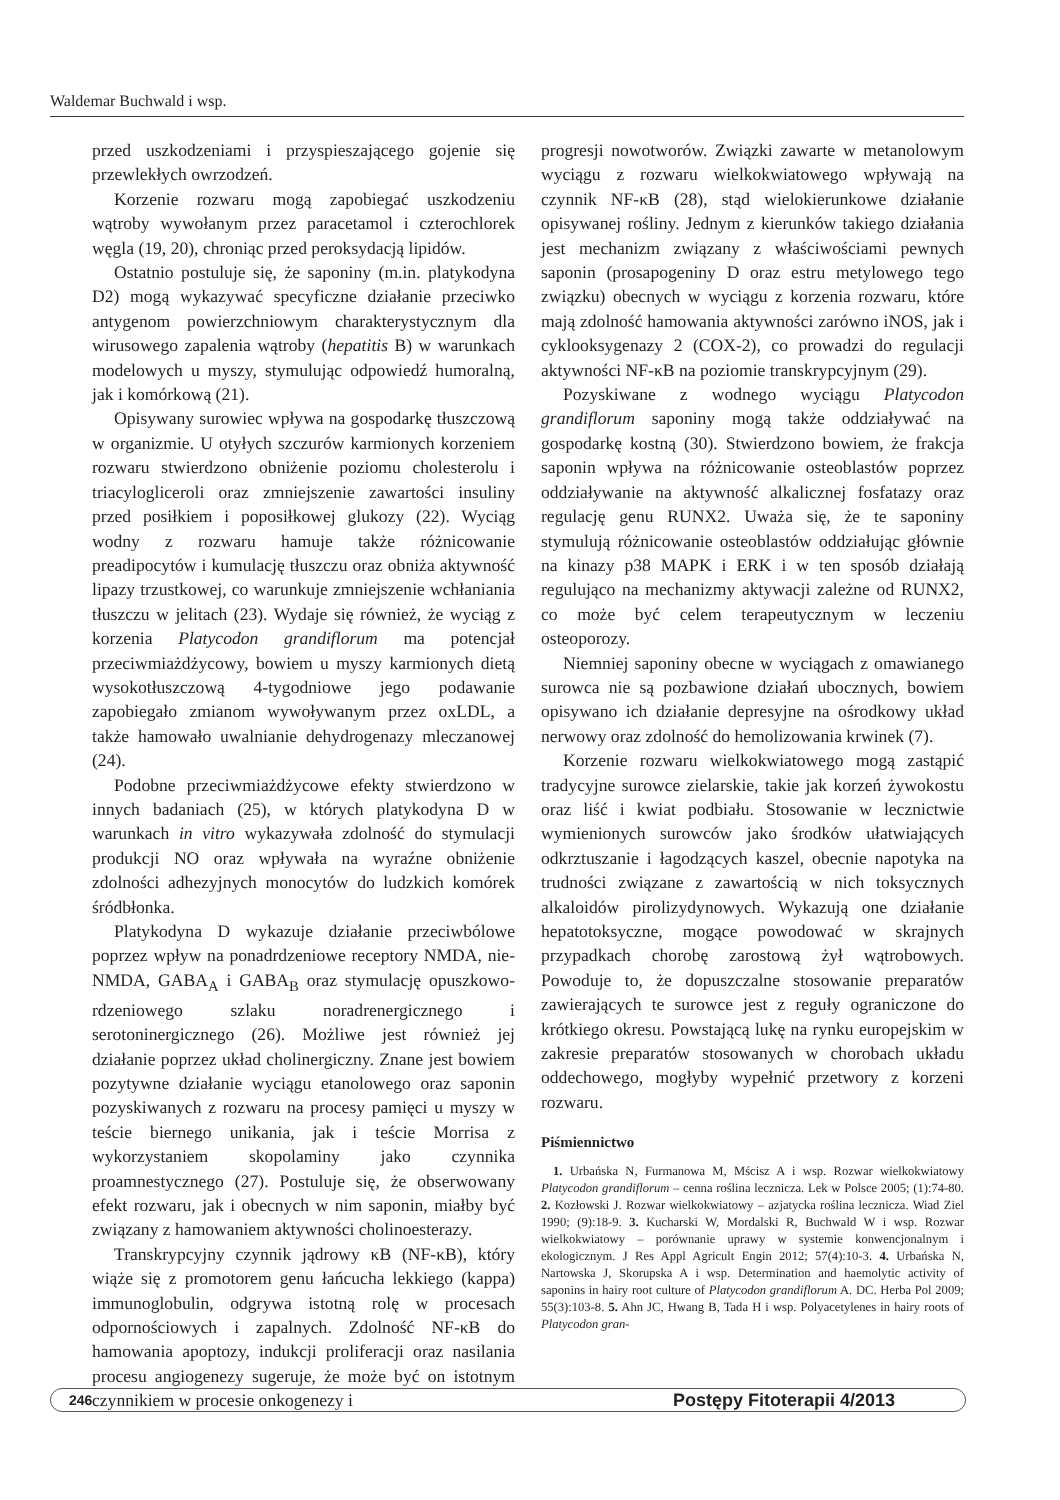Waldemar Buchwald i wsp.
przed uszkodzeniami i przyspieszającego gojenie się przewlekłych owrzodzeń.
Korzenie rozwaru mogą zapobiegać uszkodzeniu wątroby wywołanym przez paracetamol i czterochlorek węgla (19, 20), chroniąc przed peroksydacją lipidów.
Ostatnio postuluje się, że saponiny (m.in. platykodyna D2) mogą wykazywać specyficzne działanie przeciwko antygenom powierzchniowym charakterystycznym dla wirusowego zapalenia wątroby (hepatitis B) w warunkach modelowych u myszy, stymulując odpowiedź humoralną, jak i komórkową (21).
Opisywany surowiec wpływa na gospodarkę tłuszczową w organizmie. U otyłych szczurów karmionych korzeniem rozwaru stwierdzono obniżenie poziomu cholesterolu i triacylogliceroli oraz zmniejszenie zawartości insuliny przed posiłkiem i poposiłkowej glukozy (22). Wyciąg wodny z rozwaru hamuje także różnicowanie preadipocytów i kumulację tłuszczu oraz obniża aktywność lipazy trzustkowej, co warunkuje zmniejszenie wchłaniania tłuszczu w jelitach (23). Wydaje się również, że wyciąg z korzenia Platycodon grandiflorum ma potencjał przeciwmiażdżycowy, bowiem u myszy karmionych dietą wysokotłuszczową 4-tygodniowe jego podawanie zapobiegało zmianom wywoływanym przez oxLDL, a także hamowało uwalnianie dehydrogenazy mleczanowej (24).
Podobne przeciwmiażdżycowe efekty stwierdzono w innych badaniach (25), w których platykodyna D w warunkach in vitro wykazywała zdolność do stymulacji produkcji NO oraz wpływała na wyraźne obniżenie zdolności adhezyjnych monocytów do ludzkich komórek śródbłonka.
Platykodyna D wykazuje działanie przeciwbólowe poprzez wpływ na ponadrdzeniowe receptory NMDA, nie-NMDA, GABA<sub>A</sub> i GABA<sub>B</sub> oraz stymulację opuszkowo-rdzeniowego szlaku noradrenergicznego i serotoninergicznego (26). Możliwe jest również jej działanie poprzez układ cholinergiczny. Znane jest bowiem pozytywne działanie wyciągu etanolowego oraz saponin pozyskiwanych z rozwaru na procesy pamięci u myszy w teście biernego unikania, jak i teście Morrisa z wykorzystaniem skopolaminy jako czynnika proamnestycznego (27). Postuluje się, że obserwowany efekt rozwaru, jak i obecnych w nim saponin, miałby być związany z hamowaniem aktywności cholinoesterazy.
Transkrypcyjny czynnik jądrowy κB (NF-κB), który wiąże się z promotorem genu łańcucha lekkiego (kappa) immunoglobulin, odgrywa istotną rolę w procesach odpornościowych i zapalnych. Zdolność NF-κB do hamowania apoptozy, indukcji proliferacji oraz nasilania procesu angiogenezy sugeruje, że może być on istotnym czynnikiem w procesie onkogenezy i
progresji nowotworów. Związki zawarte w metanolowym wyciągu z rozwaru wielkokwiatowego wpływają na czynnik NF-κB (28), stąd wielokierunkowe działanie opisywanej rośliny. Jednym z kierunków takiego działania jest mechanizm związany z właściwościami pewnych saponin (prosapogeniny D oraz estru metylowego tego związku) obecnych w wyciągu z korzenia rozwaru, które mają zdolność hamowania aktywności zarówno iNOS, jak i cyklooksygenazy 2 (COX-2), co prowadzi do regulacji aktywności NF-κB na poziomie transkrypcyjnym (29).
Pozyskiwane z wodnego wyciągu Platycodon grandiflorum saponiny mogą także oddziaływać na gospodarkę kostną (30). Stwierdzono bowiem, że frakcja saponin wpływa na różnicowanie osteoblastów poprzez oddziaływanie na aktywność alkalicznej fosfatazy oraz regulację genu RUNX2. Uważa się, że te saponiny stymulują różnicowanie osteoblastów oddziałując głównie na kinazy p38 MAPK i ERK i w ten sposób działają regulująco na mechanizmy aktywacji zależne od RUNX2, co może być celem terapeutycznym w leczeniu osteoporozy.
Niemniej saponiny obecne w wyciągach z omawianego surowca nie są pozbawione działań ubocznych, bowiem opisywano ich działanie depresyjne na ośrodkowy układ nerwowy oraz zdolność do hemolizowania krwinek (7).
Korzenie rozwaru wielkokwiatowego mogą zastąpić tradycyjne surowce zielarskie, takie jak korzeń żywokostu oraz liść i kwiat podbiału. Stosowanie w lecznictwie wymienionych surowców jako środków ułatwiających odkrztuszanie i łagodzących kaszel, obecnie napotyka na trudności związane z zawartością w nich toksycznych alkaloidów pirolizydynowych. Wykazują one działanie hepatotoksyczne, mogące powodować w skrajnych przypadkach chorobę zarostową żył wątrobowych. Powoduje to, że dopuszczalne stosowanie preparatów zawierających te surowce jest z reguły ograniczone do krótkiego okresu. Powstającą lukę na rynku europejskim w zakresie preparatów stosowanych w chorobach układu oddechowego, mogłyby wypełnić przetwory z korzeni rozwaru.
Piśmiennictwo
1. Urbańska N, Furmanowa M, Mścisz A i wsp. Rozwar wielkokwiatowy Platycodon grandiflorum – cenna roślina lecznicza. Lek w Polsce 2005; (1):74-80. 2. Kozłowski J. Rozwar wielkokwiatowy – azjatycka roślina lecznicza. Wiad Ziel 1990; (9):18-9. 3. Kucharski W, Mordalski R, Buchwald W i wsp. Rozwar wielkokwiatowy – porównanie uprawy w systemie konwencjonalnym i ekologicznym. J Res Appl Agricult Engin 2012; 57(4):10-3. 4. Urbańska N, Nartowska J, Skorupska A i wsp. Determination and haemolytic activity of saponins in hairy root culture of Platycodon grandiflorum A. DC. Herba Pol 2009; 55(3):103-8. 5. Ahn JC, Hwang B, Tada H i wsp. Polyacetylenes in hairy roots of Platycodon gran-
246 Postępy Fitoterapii 4/2013